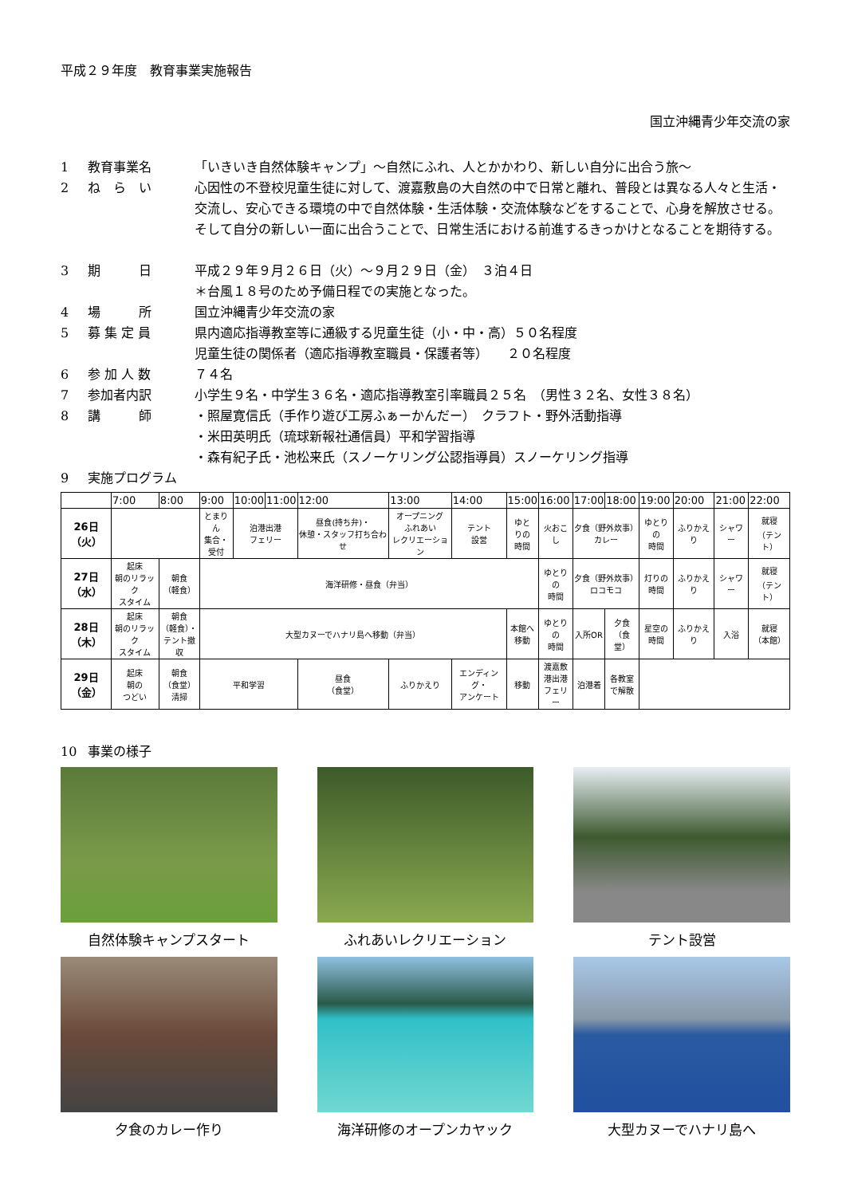平成２９年度　教育事業実施報告
国立沖縄青少年交流の家
1 教育事業名 「いきいき自然体験キャンプ」～自然にふれ、人とかかわり、新しい自分に出合う旅～
2 ね　ら　い 心因性の不登校児童生徒に対して、渡嘉敷島の大自然の中で日常と離れ、普段とは異なる人々と生活・交流し、安心できる環境の中で自然体験・生活体験・交流体験などをすることで、心身を解放させる。そして自分の新しい一面に出合うことで、日常生活における前進するきっかけとなることを期待する。
3 期　　　日 平成２９年９月２６日（火）～９月２９日（金）　３泊４日
＊台風１８号のため予備日程での実施となった。
4 場　　　所 国立沖縄青少年交流の家
5 募 集 定 員 県内適応指導教室等に通級する児童生徒（小・中・高）５０名程度
児童生徒の関係者（適応指導教室職員・保護者等）　　２０名程度
6 参 加 人 数 ７４名
7 参加者内訳 小学生９名・中学生３６名・適応指導教室引率職員２５名　（男性３２名、女性３８名）
8 講　　　師 ・照屋寛信氏（手作り遊び工房ふぁーかんだー）　クラフト・野外活動指導
・米田英明氏（琉球新報社通信員）平和学習指導
・森有紀子氏・池松来氏（スノーケリング公認指導員）スノーケリング指導
9 実施プログラム
| | 7:00 | 8:00 | 9:00 | 10:00 | 11:00 | 12:00 | 13:00 | 14:00 | 15:00 | 16:00 | 17:00 | 18:00 | 19:00 | 20:00 | 21:00 | 22:00 |
| --- | --- | --- | --- | --- | --- | --- | --- | --- | --- | --- | --- | --- | --- | --- | --- | --- |
| 26日 （火） | | | とまりん 集合・ 受付 | 泊港出港 フェリー | | 昼食(持ち弁)・ 休憩・スタッフ打ち合わせ | オープニング ふれあい レクリエーション | テント 設営 | ゆと りの 時間 | 火おこし | 夕食（野外炊事） カレー | | ゆとりの 時間 | ふりかえり | シャワー | 就寝 （テント） |
| 27日 （水） | 起床 朝のリラック スタイム | 朝食 （軽食） | 海洋研修・昼食（弁当） | | | | | | | ゆとりの 時間 | 夕食（野外炊事） ロコモコ | | 灯りの 時間 | ふりかえり | シャワー | 就寝 （テント） |
| 28日 （木） | 起床 朝のリラック スタイム | 朝食 （軽食）・ テント撤収 | 大型カヌーでハナリ島へ移動（弁当） | | | | | | 本館へ 移動 | ゆとりの 時間 | 入所OR | 夕食 （食堂） | 星空の 時間 | ふりかえり | 入浴 | 就寝 （本館） |
| 29日 （金） | 起床 朝の つどい | 朝食 （食堂） 清掃 | 平和学習 | | | 昼食 （食堂） | ふりかえり | エンディング・ アンケート | 移動 | 渡嘉敷 港出港 フェリー | 泊港着 | 各教室 で解散 | | | | |
10 事業の様子
自然体験キャンプスタート
ふれあいレクリエーション
テント設営
夕食のカレー作り
海洋研修のオープンカヤック
大型カヌーでハナリ島へ